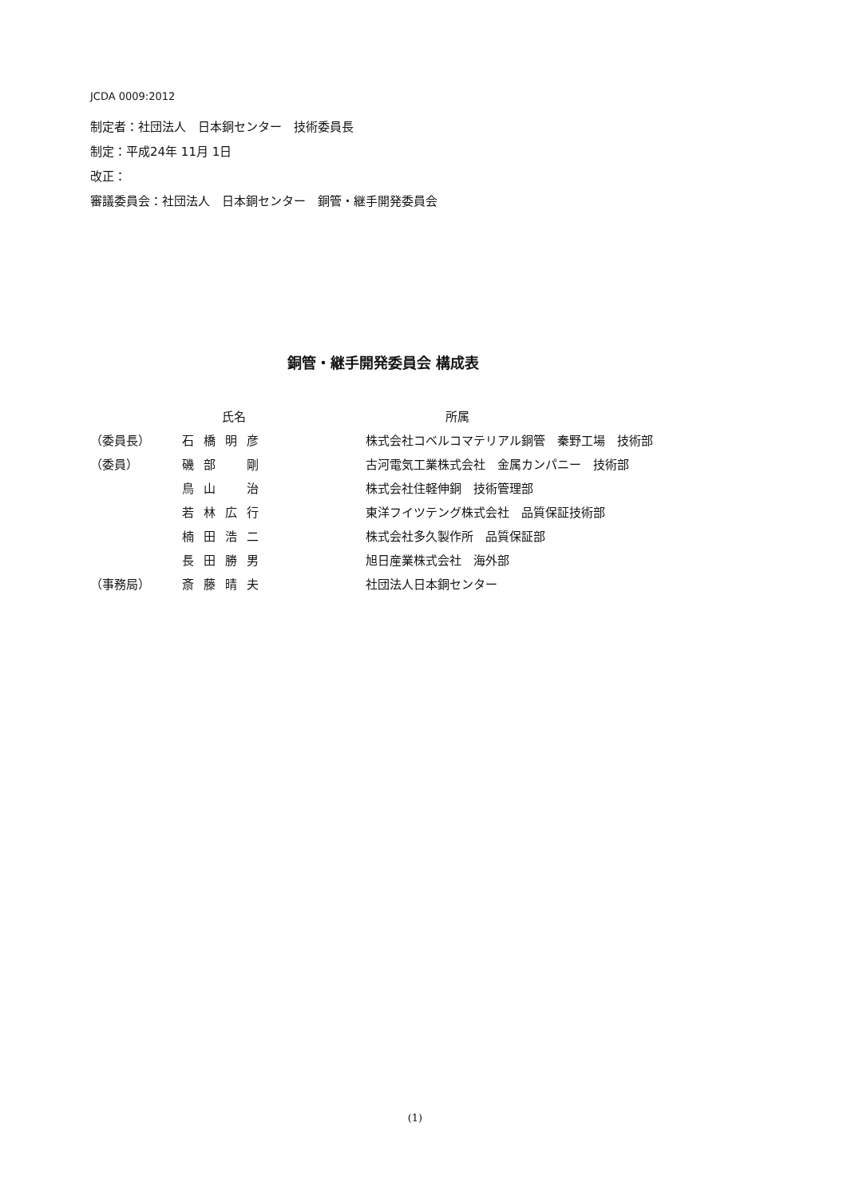JCDA 0009:2012
制定者：社団法人　日本銅センター　技術委員長
制定：平成24年 11月 1日
改正：
審議委員会：社団法人　日本銅センター　銅管・継手開発委員会
銅管・継手開発委員会 構成表
| | 氏名 | 所属 |
| --- | --- | --- |
| （委員長） | 石橋明彦 | 株式会社コベルコマテリアル銅管 秦野工場 技術部 |
| （委員） | 磯部 剛 | 古河電気工業株式会社 金属カンパニー 技術部 |
| | 鳥山 治 | 株式会社住軽伸銅 技術管理部 |
| | 若林広行 | 東洋フイツテング株式会社 品質保証技術部 |
| | 楠田浩二 | 株式会社多久製作所 品質保証部 |
| | 長田勝男 | 旭日産業株式会社 海外部 |
| （事務局） | 斎藤晴夫 | 社団法人日本銅センター |
(1)